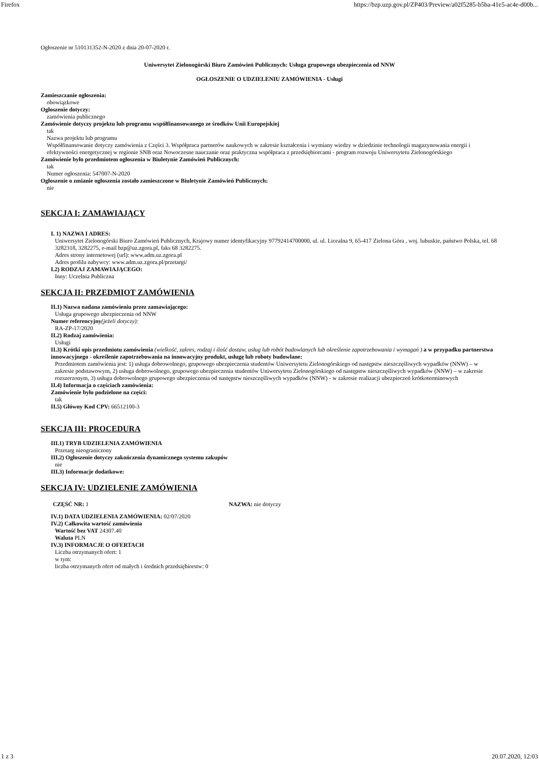Firefox https://bzp.uzp.gov.pl/ZP403/Preview/a02f5285-b5ba-41e5-ac4e-d00b...
Ogłoszenie nr 510131352-N-2020 z dnia 20-07-2020 r.
Uniwersytet Zielonogórski Biuro Zamówień Publicznych: Usługa grupowego ubezpieczenia od NNW
OGŁOSZENIE O UDZIELENIU ZAMÓWIENIA - Usługi
Zamieszczanie ogłoszenia:
obowiązkowe
Ogłoszenie dotyczy:
zamówienia publicznego
Zamówienie dotyczy projektu lub programu współfinansowanego ze środków Unii Europejskiej
tak
Nazwa projektu lub programu
Współfinansowanie dotyczy zamówienia z Części 3. Współpraca partnerów naukowych w zakresie kształcenia i wymiany wiedzy w dziedzinie technologii magazynowania energii i efektywności energetycznej w regionie SNB oraz Nowoczesne nauczanie oraz praktyczna współpraca z przedsiębiorcami - program rozwoju Uniwersytetu Zielonogórskiego
Zamówienie było przedmiotem ogłoszenia w Biuletynie Zamówień Publicznych:
tak
Numer ogłoszenia: 547007-N-2020
Ogłoszenie o zmianie ogłoszenia zostało zamieszczone w Biuletynie Zamówień Publicznych:
nie
SEKCJA I: ZAMAWIAJĄCY
I. 1) NAZWA I ADRES:
Uniwersytet Zielonogórski Biuro Zamówień Publicznych, Krajowy numer identyfikacyjny 97792414700000, ul. ul. Licealna 9, 65-417 Zielona Góra , woj. lubuskie, państwo Polska, tel. 68 3282318, 3282275, e-mail bzp@uz.zgora.pl, faks 68 3282275.
Adres strony internetowej (url): www.adm.uz.zgora.pl
Adres profilu nabywcy: www.adm.uz.zgora.pl/przetargi/
I.2) RODZAJ ZAMAWIAJĄCEGO:
Inny: Uczelnia Publiczna
SEKCJA II: PRZEDMIOT ZAMÓWIENIA
II.1) Nazwa nadana zamówieniu przez zamawiającego:
Usługa grupowego ubezpieczenia od NNW
Numer referencyjny(jeżeli dotyczy):
RA-ZP-17/2020
II.2) Rodzaj zamówienia:
Usługi
II.3) Krótki opis przedmiotu zamówienia (wielkość, zakres, rodzaj i ilość dostaw, usług lub robót budowlanych lub określenie zapotrzebowania i wymagań ) a w przypadku partnerstwa innowacyjnego - określenie zapotrzebowania na innowacyjny produkt, usługę lub roboty budowlane:
Przedmiotem zamówienia jest: 1) usługa dobrowolnego, grupowego ubezpieczenia studentów Uniwersytetu Zielonogórskiego od następstw nieszczęśliwych wypadków (NNW) – w zakresie podstawowym, 2) usługa dobrowolnego, grupowego ubezpieczenia studentów Uniwersytetu Zielonogórskiego od następstw nieszczęśliwych wypadków (NNW) – w zakresie rozszerzonym, 3) usługa dobrowolnego grupowego ubezpieczenia od następstw nieszczęśliwych wypadków (NNW) - w zakresie realizacji ubezpieczeń krótkoterminowych
II.4) Informacja o częściach zamówienia:
Zamówienie było podzielone na części:
tak
II.5) Główny Kod CPV: 66512100-3
SEKCJA III: PROCEDURA
III.1) TRYB UDZIELENIA ZAMÓWIENIA
Przetarg nieograniczony
III.2) Ogłoszenie dotyczy zakończenia dynamicznego systemu zakupów
nie
III.3) Informacje dodatkowe:
SEKCJA IV: UDZIELENIE ZAMÓWIENIA
CZĘŚĆ NR: 1 NAZWA: nie dotyczy
IV.1) DATA UDZIELENIA ZAMÓWIENIA: 02/07/2020
IV.2) Całkowita wartość zamówienia
Wartość bez VAT 24307.40
Waluta PLN
IV.3) INFORMACJE O OFERTACH
Liczba otrzymanych ofert: 1
w tym:
liczba otrzymanych ofert od małych i średnich przedsiębiorstw: 0
1 z 3 20.07.2020, 12:03